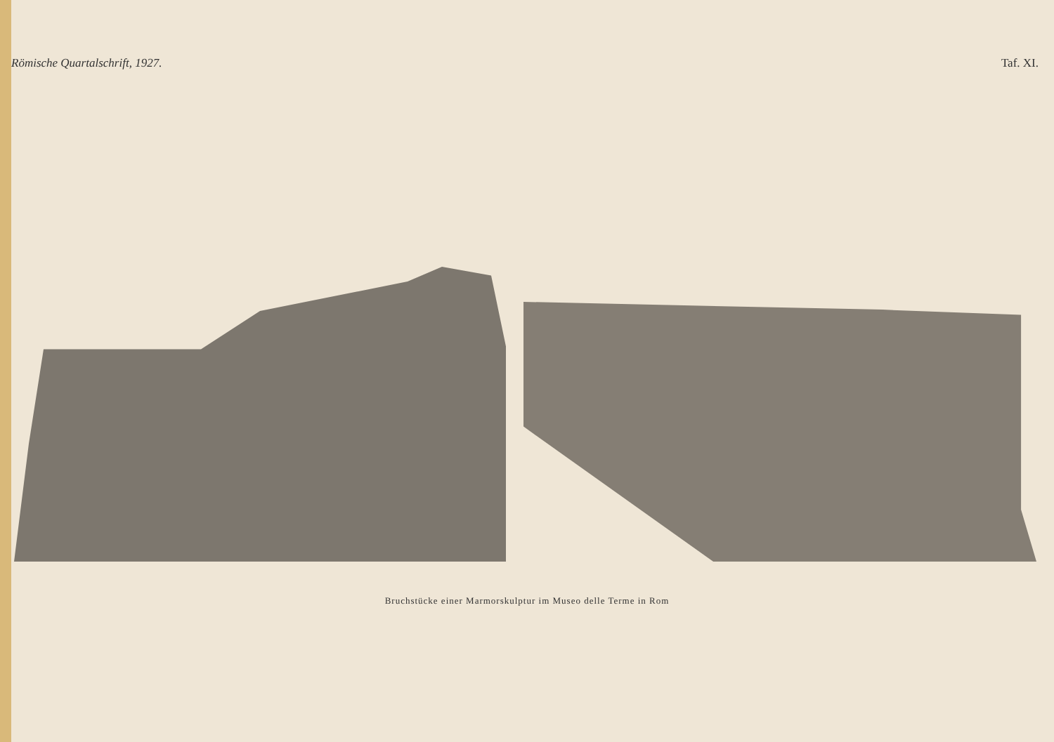Römische Quartalschrift, 1927. Taf. XI.
Bruchstücke einer Marmorskulptur im Museo delle Terme in Rom